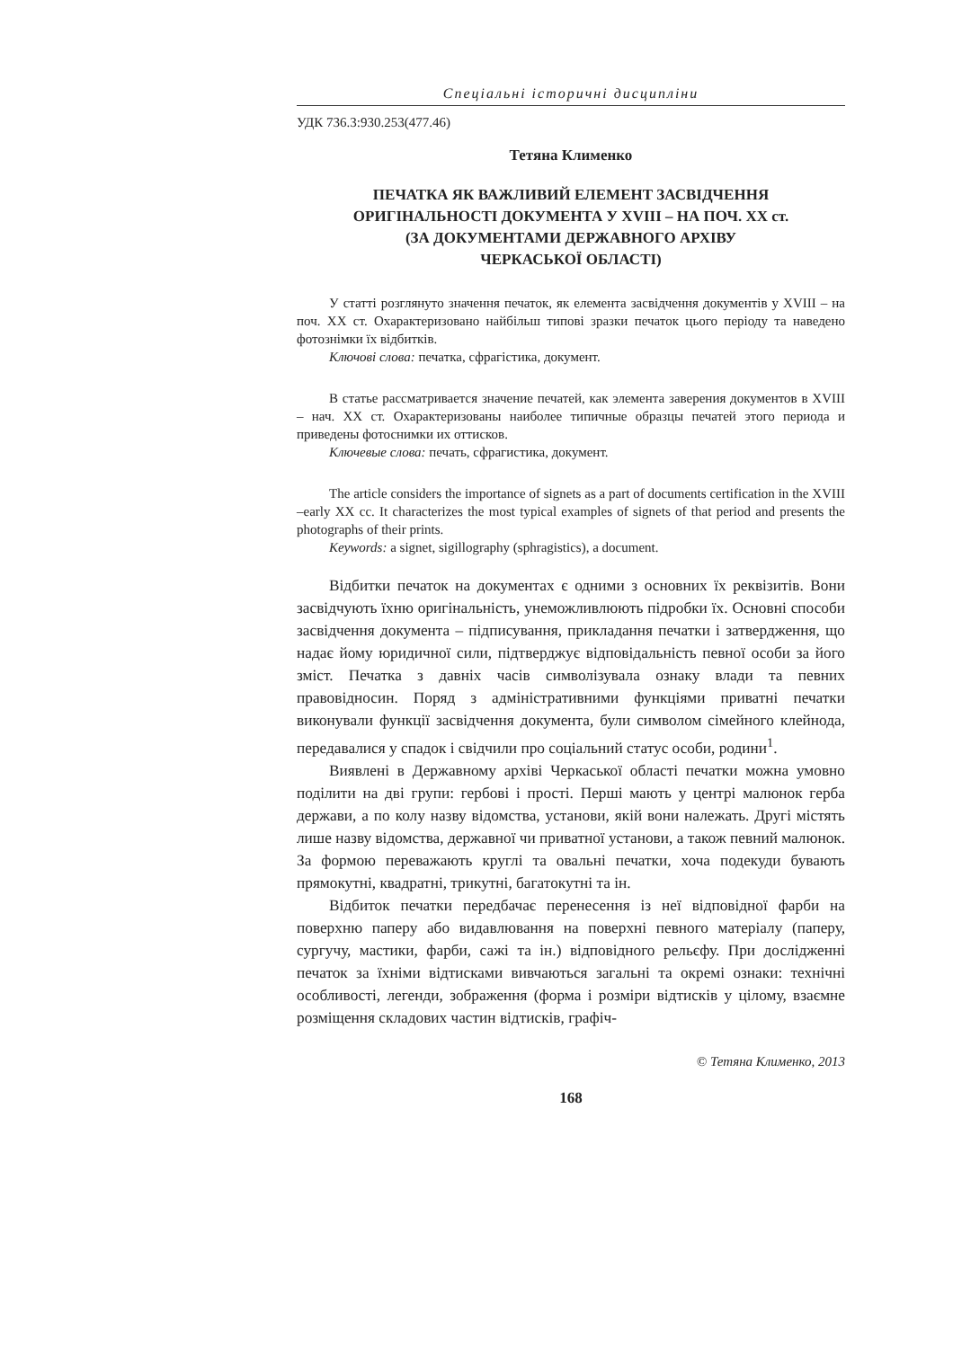Спеціальні історичні дисципліни
УДК 736.3:930.253(477.46)
Тетяна Клименко
ПЕЧАТКА ЯК ВАЖЛИВИЙ ЕЛЕМЕНТ ЗАСВІДЧЕННЯ
ОРИГІНАЛЬНОСТІ ДОКУМЕНТА У XVIII – НА ПОЧ. XX ст.
(ЗА ДОКУМЕНТАМИ ДЕРЖАВНОГО АРХІВУ
ЧЕРКАСЬКОЇ ОБЛАСТІ)
У статті розглянуто значення печаток, як елемента засвідчення документів у XVIII – на поч. XX ст. Охарактеризовано найбільш типові зразки печаток цього періоду та наведено фотознімки їх відбитків.
Ключові слова: печатка, сфрагістика, документ.
В статье рассматривается значение печатей, как элемента заверения документов в XVIII – нач. XX ст. Охарактеризованы наиболее типичные образцы печатей этого периода и приведены фотоснимки их оттисков.
Ключевые слова: печать, сфрагистика, документ.
The article considers the importance of signets as a part of documents certification in the XVIII –early XX cc. It characterizes the most typical examples of signets of that period and presents the photographs of their prints.
Keywords: a signet, sigillography (sphragistics), a document.
Відбитки печаток на документах є одними з основних їх реквізитів. Вони засвідчують їхню оригінальність, унеможливлюють підробки їх. Основні способи засвідчення документа – підписування, прикладання печатки і затвердження, що надає йому юридичної сили, підтверджує відповідальність певної особи за його зміст. Печатка з давніх часів символізувала ознаку влади та певних правовідносин. Поряд з адміністративними функціями приватні печатки виконували функції засвідчення документа, були символом сімейного клейнода, передавалися у спадок і свідчили про соціальний статус особи, родини<sup>1</sup>.
Виявлені в Державному архіві Черкаської області печатки можна умовно поділити на дві групи: гербові і прості. Перші мають у центрі малюнок герба держави, а по колу назву відомства, установи, якій вони належать. Другі містять лише назву відомства, державної чи приватної установи, а також певний малюнок. За формою переважають круглі та овальні печатки, хоча подекуди бувають прямокутні, квадратні, трикутні, багатокутні та ін.
Відбиток печатки передбачає перенесення із неї відповідної фарби на поверхню паперу або видавлювання на поверхні певного матеріалу (паперу, сургучу, мастики, фарби, сажі та ін.) відповідного рельєфу. При дослідженні печаток за їхніми відтисками вивчаються загальні та окремі ознаки: технічні особливості, легенди, зображення (форма і розміри відтисків у цілому, взаємне розміщення складових частин відтисків, графіч-
© Тетяна Клименко, 2013
168